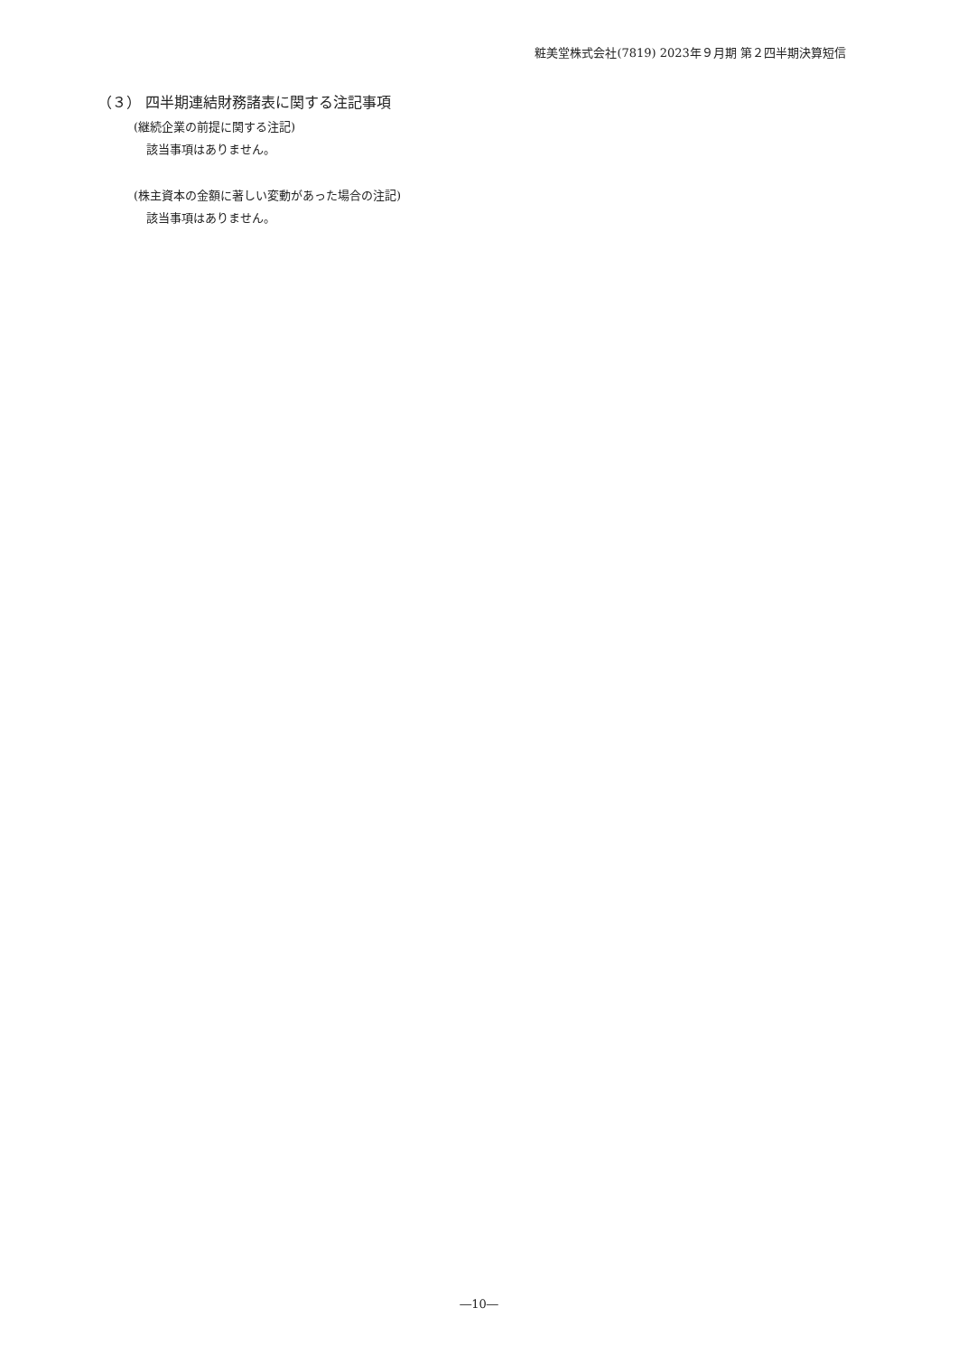粧美堂株式会社(7819) 2023年９月期 第２四半期決算短信
（３） 四半期連結財務諸表に関する注記事項
(継続企業の前提に関する注記)
該当事項はありません。
(株主資本の金額に著しい変動があった場合の注記)
該当事項はありません。
―10―